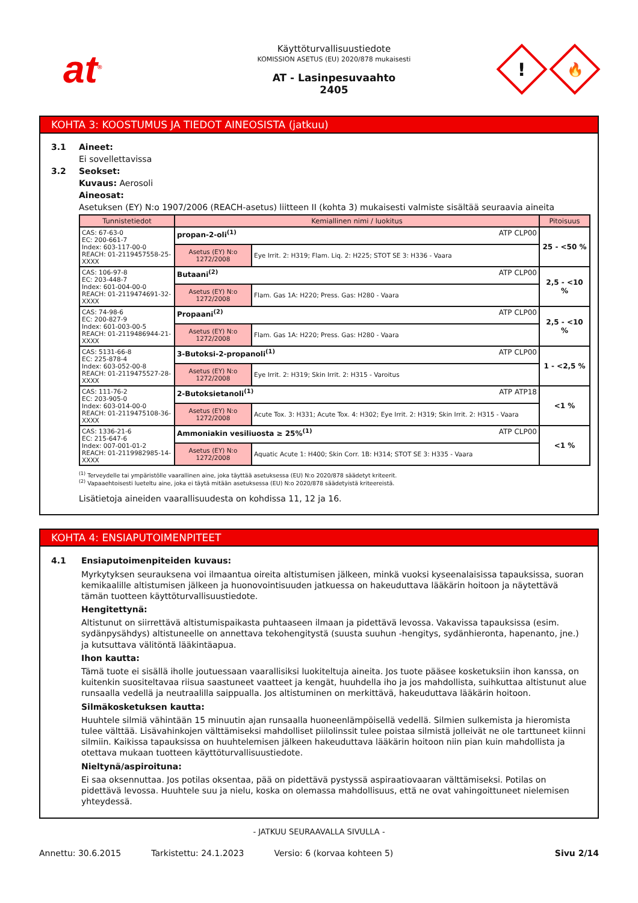at<sup>®</sup>
Käyttöturvallisuustiedote
KOMISSION ASETUS (EU) 2020/878 mukaisesti
AT - Lasinpesuvaahto
2405
!
🔥
KOHTA 3: KOOSTUMUS JA TIEDOT AINEOSISTA (jatkuu)
3.1 Aineet:
Ei sovellettavissa
3.2 Seokset:
Kuvaus: Aerosoli
Aineosat:
Asetuksen (EY) N:o 1907/2006 (REACH-asetus) liitteen II (kohta 3) mukaisesti valmiste sisältää seuraavia aineita
| Tunnistetiedot | Kemiallinen nimi / luokitus | | Pitoisuus |
| --- | --- | --- | --- |
| CAS: 67-63-0 EC: 200-661-7 Index: 603-117-00-0 REACH: 01-2119457558-25-XXXX | propan-2-oli<sup>(1)</sup> ATP CLP00 | | 25 - <50 % |
| | Asetus (EY) N:o 1272/2008 | Eye Irrit. 2: H319; Flam. Liq. 2: H225; STOT SE 3: H336 - Vaara | |
| CAS: 106-97-8 EC: 203-448-7 Index: 601-004-00-0 REACH: 01-2119474691-32-XXXX | Butaani<sup>(2)</sup> ATP CLP00 | | 2,5 - <10 % |
| | Asetus (EY) N:o 1272/2008 | Flam. Gas 1A: H220; Press. Gas: H280 - Vaara | |
| CAS: 74-98-6 EC: 200-827-9 Index: 601-003-00-5 REACH: 01-2119486944-21-XXXX | Propaani<sup>(2)</sup> ATP CLP00 | | 2,5 - <10 % |
| | Asetus (EY) N:o 1272/2008 | Flam. Gas 1A: H220; Press. Gas: H280 - Vaara | |
| CAS: 5131-66-8 EC: 225-878-4 Index: 603-052-00-8 REACH: 01-2119475527-28-XXXX | 3-Butoksi-2-propanoli<sup>(1)</sup> ATP CLP00 | | 1 - <2,5 % |
| | Asetus (EY) N:o 1272/2008 | Eye Irrit. 2: H319; Skin Irrit. 2: H315 - Varoitus | |
| CAS: 111-76-2 EC: 203-905-0 Index: 603-014-00-0 REACH: 01-2119475108-36-XXXX | 2-Butoksietanoli<sup>(1)</sup> ATP ATP18 | | <1 % |
| | Asetus (EY) N:o 1272/2008 | Acute Tox. 3: H331; Acute Tox. 4: H302; Eye Irrit. 2: H319; Skin Irrit. 2: H315 - Vaara | |
| CAS: 1336-21-6 EC: 215-647-6 Index: 007-001-01-2 REACH: 01-2119982985-14-XXXX | Ammoniakin vesiliuosta ≥ 25%<sup>(1)</sup> ATP CLP00 | | <1 % |
| | Asetus (EY) N:o 1272/2008 | Aquatic Acute 1: H400; Skin Corr. 1B: H314; STOT SE 3: H335 - Vaara | |
<sup>(1)</sup> Terveydelle tai ympäristölle vaarallinen aine, joka täyttää asetuksessa (EU) N:o 2020/878 säädetyt kriteerit.
<sup>(2)</sup> Vapaaehtoisesti lueteltu aine, joka ei täytä mitään asetuksessa (EU) N:o 2020/878 säädetyistä kriteereistä.
Lisätietoja aineiden vaarallisuudesta on kohdissa 11, 12 ja 16.
KOHTA 4: ENSIAPUTOIMENPITEET
4.1 Ensiaputoimenpiteiden kuvaus:
Myrkytyksen seurauksena voi ilmaantua oireita altistumisen jälkeen, minkä vuoksi kyseenalaisissa tapauksissa, suoran kemikaalille altistumisen jälkeen ja huonovointisuuden jatkuessa on hakeuduttava lääkärin hoitoon ja näytettävä tämän tuotteen käyttöturvallisuustiedote.
Hengitettynä:
Altistunut on siirrettävä altistumispaikasta puhtaaseen ilmaan ja pidettävä levossa. Vakavissa tapauksissa (esim. sydänpysähdys) altistuneelle on annettava tekohengitystä (suusta suuhun -hengitys, sydänhieronta, hapenanto, jne.) ja kutsuttava välitöntä lääkintäapua.
Ihon kautta:
Tämä tuote ei sisällä iholle joutuessaan vaarallisiksi luokiteltuja aineita. Jos tuote pääsee kosketuksiin ihon kanssa, on kuitenkin suositeltavaa riisua saastuneet vaatteet ja kengät, huuhdella iho ja jos mahdollista, suihkuttaa altistunut alue runsaalla vedellä ja neutraalilla saippualla. Jos altistuminen on merkittävä, hakeuduttava lääkärin hoitoon.
Silmäkosketuksen kautta:
Huuhtele silmiä vähintään 15 minuutin ajan runsaalla huoneenlämpöisellä vedellä. Silmien sulkemista ja hieromista tulee välttää. Lisävahinkojen välttämiseksi mahdolliset piilolinssit tulee poistaa silmistä jolleivät ne ole tarttuneet kiinni silmiin. Kaikissa tapauksissa on huuhtelemisen jälkeen hakeuduttava lääkärin hoitoon niin pian kuin mahdollista ja otettava mukaan tuotteen käyttöturvallisuustiedote.
Nieltynä/aspiroituna:
Ei saa oksennuttaa. Jos potilas oksentaa, pää on pidettävä pystyssä aspiraatiovaaran välttämiseksi. Potilas on pidettävä levossa. Huuhtele suu ja nielu, koska on olemassa mahdollisuus, että ne ovat vahingoittuneet nielemisen yhteydessä.
- JATKUU SEURAAVALLA SIVULLA -
Annettu: 30.6.2015 Tarkistettu: 24.1.2023 Versio: 6 (korvaa kohteen 5) Sivu 2/14